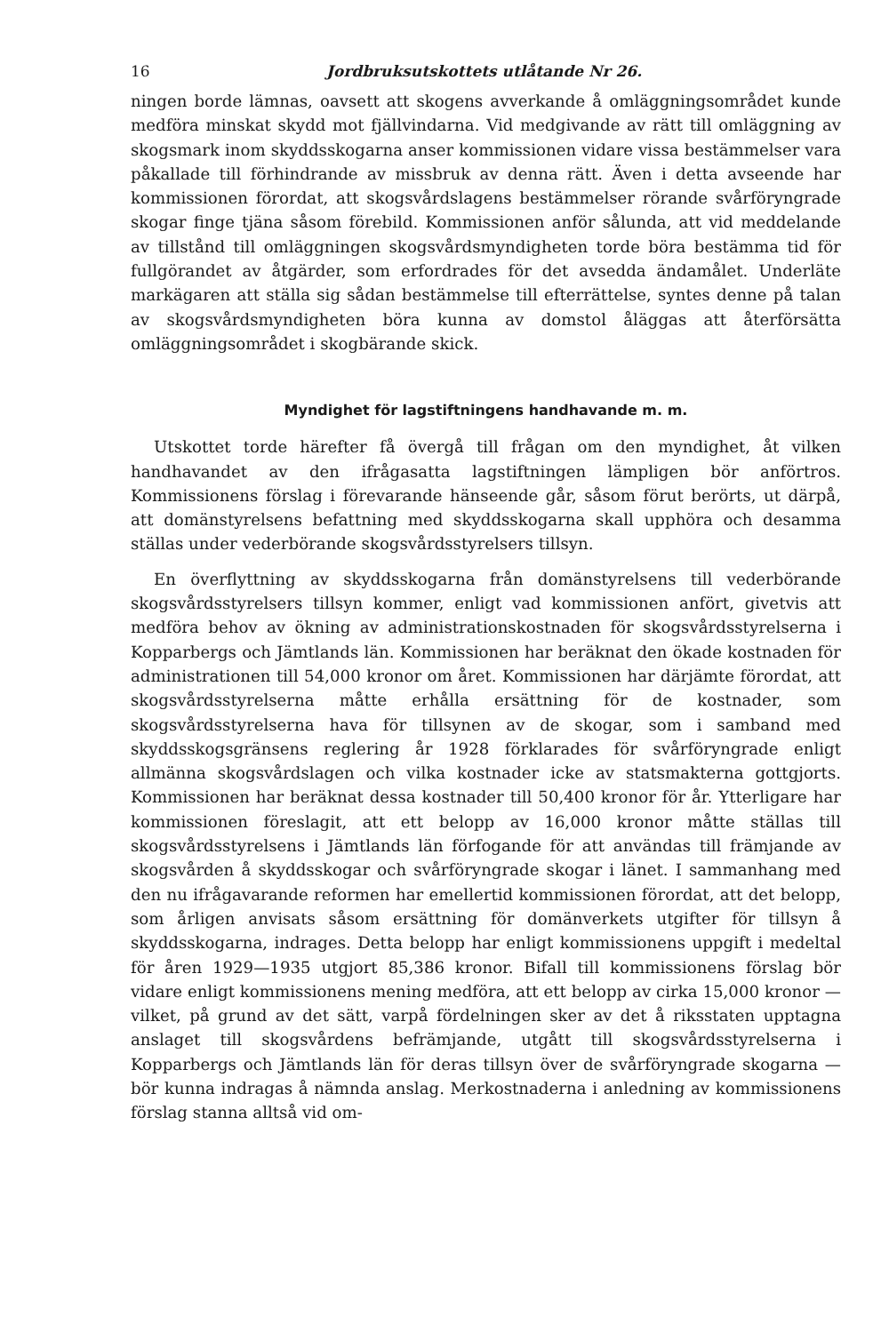16 Jordbruksutskottets utlåtande Nr 26.
ningen borde lämnas, oavsett att skogens avverkande å omläggningsområdet kunde medföra minskat skydd mot fjällvindarna. Vid medgivande av rätt till omläggning av skogsmark inom skyddsskogarna anser kommissionen vidare vissa bestämmelser vara påkallade till förhindrande av missbruk av denna rätt. Även i detta avseende har kommissionen förordat, att skogsvårdslagens bestämmelser rörande svårföryngrade skogar finge tjäna såsom förebild. Kommissionen anför sålunda, att vid meddelande av tillstånd till omläggningen skogsvårdsmyndigheten torde böra bestämma tid för fullgörandet av åtgärder, som erfordrades för det avsedda ändamålet. Underläte markägaren att ställa sig sådan bestämmelse till efterrättelse, syntes denne på talan av skogsvårdsmyndigheten böra kunna av domstol åläggas att återförsätta omläggningsområdet i skogbärande skick.
Myndighet för lagstiftningens handhavande m. m.
Utskottet torde härefter få övergå till frågan om den myndighet, åt vilken handhavandet av den ifrågasatta lagstiftningen lämpligen bör anförtros. Kommissionens förslag i förevarande hänseende går, såsom förut berörts, ut därpå, att domänstyrelsens befattning med skyddsskogarna skall upphöra och desamma ställas under vederbörande skogsvårdsstyrelsers tillsyn.
En överflyttning av skyddsskogarna från domänstyrelsens till vederbörande skogsvårdsstyrelsers tillsyn kommer, enligt vad kommissionen anfört, givetvis att medföra behov av ökning av administrationskostnaden för skogsvårdsstyrelserna i Kopparbergs och Jämtlands län. Kommissionen har beräknat den ökade kostnaden för administrationen till 54,000 kronor om året. Kommissionen har därjämte förordat, att skogsvårdsstyrelserna måtte erhålla ersättning för de kostnader, som skogsvårdsstyrelserna hava för tillsynen av de skogar, som i samband med skyddsskogsgränsens reglering år 1928 förklarades för svårföryngrade enligt allmänna skogsvårdslagen och vilka kostnader icke av statsmakterna gottgjorts. Kommissionen har beräknat dessa kostnader till 50,400 kronor för år. Ytterligare har kommissionen föreslagit, att ett belopp av 16,000 kronor måtte ställas till skogsvårdsstyrelsens i Jämtlands län förfogande för att användas till främjande av skogsvården å skyddsskogar och svårföryngrade skogar i länet. I sammanhang med den nu ifrågavarande reformen har emellertid kommissionen förordat, att det belopp, som årligen anvisats såsom ersättning för domänverkets utgifter för tillsyn å skyddsskogarna, indrages. Detta belopp har enligt kommissionens uppgift i medeltal för åren 1929—1935 utgjort 85,386 kronor. Bifall till kommissionens förslag bör vidare enligt kommissionens mening medföra, att ett belopp av cirka 15,000 kronor — vilket, på grund av det sätt, varpå fördelningen sker av det å riksstaten upptagna anslaget till skogsvårdens befrämjande, utgått till skogsvårdsstyrelserna i Kopparbergs och Jämtlands län för deras tillsyn över de svårföryngrade skogarna — bör kunna indragas å nämnda anslag. Merkostnaderna i anledning av kommissionens förslag stanna alltså vid om-